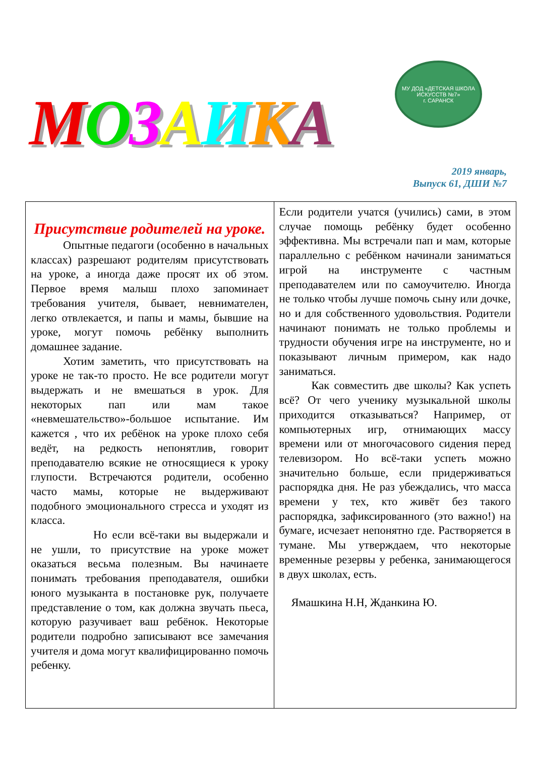МОЗАИКА
МУ ДОД «ДЕТСКАЯ ШКОЛА ИСКУССТВ №7»
г. САРАНСК
2019 январь,
Выпуск 61, ДШИ №7
Присутствие родителей на уроке.
Опытные педагоги (особенно в начальных классах) разрешают родителям присутствовать на уроке, а иногда даже просят их об этом. Первое время малыш плохо запоминает требования учителя, бывает, невнимателен, легко отвлекается, и папы и мамы, бывшие на уроке, могут помочь ребёнку выполнить домашнее задание.
Хотим заметить, что присутствовать на уроке не так-то просто. Не все родители могут выдержать и не вмешаться в урок. Для некоторых пап или мам такое «невмешательство»-большое испытание. Им кажется , что их ребёнок на уроке плохо себя ведёт, на редкость непонятлив, говорит преподавателю всякие не относящиеся к уроку глупости. Встречаются родители, особенно часто мамы, которые не выдерживают подобного эмоционального стресса и уходят из класса.
Но если всё-таки вы выдержали и не ушли, то присутствие на уроке может оказаться весьма полезным. Вы начинаете понимать требования преподавателя, ошибки юного музыканта в постановке рук, получаете представление о том, как должна звучать пьеса, которую разучивает ваш ребёнок. Некоторые родители подробно записывают все замечания учителя и дома могут квалифицированно помочь ребенку.
Если родители учатся (учились) сами, в этом случае помощь ребёнку будет особенно эффективна. Мы встречали пап и мам, которые параллельно с ребёнком начинали заниматься игрой на инструменте с частным преподавателем или по самоучителю. Иногда не только чтобы лучше помочь сыну или дочке, но и для собственного удовольствия. Родители начинают понимать не только проблемы и трудности обучения игре на инструменте, но и показывают личным примером, как надо заниматься.
Как совместить две школы? Как успеть всё? От чего ученику музыкальной школы приходится отказываться? Например, от компьютерных игр, отнимающих массу времени или от многочасового сидения перед телевизором. Но всё-таки успеть можно значительно больше, если придерживаться распорядка дня. Не раз убеждались, что масса времени у тех, кто живёт без такого распорядка, зафиксированного (это важно!) на бумаге, исчезает непонятно где. Растворяется в тумане. Мы утверждаем, что некоторые временные резервы у ребенка, занимающегося в двух школах, есть.
Ямашкина Н.Н, Жданкина Ю.